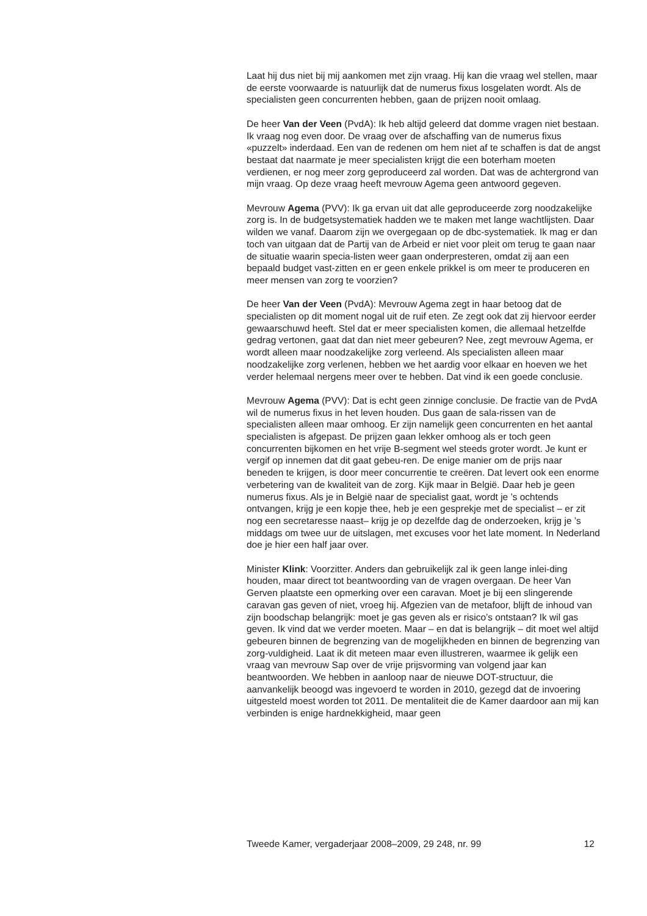Laat hij dus niet bij mij aankomen met zijn vraag. Hij kan die vraag wel stellen, maar de eerste voorwaarde is natuurlijk dat de numerus fixus losgelaten wordt. Als de specialisten geen concurrenten hebben, gaan de prijzen nooit omlaag.
De heer Van der Veen (PvdA): Ik heb altijd geleerd dat domme vragen niet bestaan. Ik vraag nog even door. De vraag over de afschaffing van de numerus fixus «puzzelt» inderdaad. Een van de redenen om hem niet af te schaffen is dat de angst bestaat dat naarmate je meer specialisten krijgt die een boterham moeten verdienen, er nog meer zorg geproduceerd zal worden. Dat was de achtergrond van mijn vraag. Op deze vraag heeft mevrouw Agema geen antwoord gegeven.
Mevrouw Agema (PVV): Ik ga ervan uit dat alle geproduceerde zorg noodzakelijke zorg is. In de budgetsystematiek hadden we te maken met lange wachtlijsten. Daar wilden we vanaf. Daarom zijn we overgegaan op de dbc-systematiek. Ik mag er dan toch van uitgaan dat de Partij van de Arbeid er niet voor pleit om terug te gaan naar de situatie waarin specia-listen weer gaan onderpresteren, omdat zij aan een bepaald budget vast-zitten en er geen enkele prikkel is om meer te produceren en meer mensen van zorg te voorzien?
De heer Van der Veen (PvdA): Mevrouw Agema zegt in haar betoog dat de specialisten op dit moment nogal uit de ruif eten. Ze zegt ook dat zij hiervoor eerder gewaarschuwd heeft. Stel dat er meer specialisten komen, die allemaal hetzelfde gedrag vertonen, gaat dat dan niet meer gebeuren? Nee, zegt mevrouw Agema, er wordt alleen maar noodzakelijke zorg verleend. Als specialisten alleen maar noodzakelijke zorg verlenen, hebben we het aardig voor elkaar en hoeven we het verder helemaal nergens meer over te hebben. Dat vind ik een goede conclusie.
Mevrouw Agema (PVV): Dat is echt geen zinnige conclusie. De fractie van de PvdA wil de numerus fixus in het leven houden. Dus gaan de sala-rissen van de specialisten alleen maar omhoog. Er zijn namelijk geen concurrenten en het aantal specialisten is afgepast. De prijzen gaan lekker omhoog als er toch geen concurrenten bijkomen en het vrije B-segment wel steeds groter wordt. Je kunt er vergif op innemen dat dit gaat gebeu-ren. De enige manier om de prijs naar beneden te krijgen, is door meer concurrentie te creëren. Dat levert ook een enorme verbetering van de kwaliteit van de zorg. Kijk maar in België. Daar heb je geen numerus fixus. Als je in België naar de specialist gaat, wordt je ’s ochtends ontvangen, krijg je een kopje thee, heb je een gesprekje met de specialist – er zit nog een secretaresse naast– krijg je op dezelfde dag de onderzoeken, krijg je ’s middags om twee uur de uitslagen, met excuses voor het late moment. In Nederland doe je hier een half jaar over.
Minister Klink: Voorzitter. Anders dan gebruikelijk zal ik geen lange inlei-ding houden, maar direct tot beantwoording van de vragen overgaan. De heer Van Gerven plaatste een opmerking over een caravan. Moet je bij een slingerende caravan gas geven of niet, vroeg hij. Afgezien van de metafoor, blijft de inhoud van zijn boodschap belangrijk: moet je gas geven als er risico’s ontstaan? Ik wil gas geven. Ik vind dat we verder moeten. Maar – en dat is belangrijk – dit moet wel altijd gebeuren binnen de begrenzing van de mogelijkheden en binnen de begrenzing van zorg-vuldigheid. Laat ik dit meteen maar even illustreren, waarmee ik gelijk een vraag van mevrouw Sap over de vrije prijsvorming van volgend jaar kan beantwoorden. We hebben in aanloop naar de nieuwe DOT-structuur, die aanvankelijk beoogd was ingevoerd te worden in 2010, gezegd dat de invoering uitgesteld moest worden tot 2011. De mentaliteit die de Kamer daardoor aan mij kan verbinden is enige hardnekkigheid, maar geen
Tweede Kamer, vergaderjaar 2008–2009, 29 248, nr. 99 12